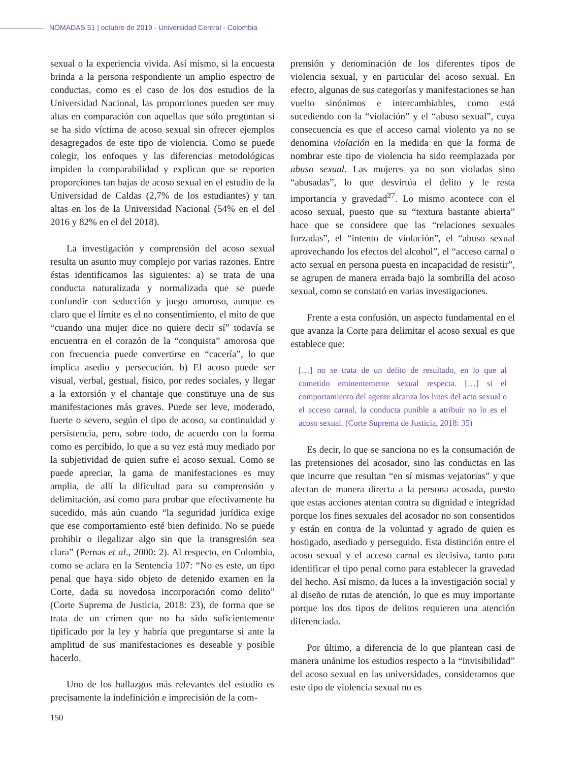NÓMADAS 51 | octubre de 2019 - Universidad Central - Colombia
sexual o la experiencia vivida. Así mismo, si la encuesta brinda a la persona respondiente un amplio espectro de conductas, como es el caso de los dos estudios de la Universidad Nacional, las proporciones pueden ser muy altas en comparación con aquellas que sólo preguntan si se ha sido víctima de acoso sexual sin ofrecer ejemplos desagregados de este tipo de violencia. Como se puede colegir, los enfoques y las diferencias metodológicas impiden la comparabilidad y explican que se reporten proporciones tan bajas de acoso sexual en el estudio de la Universidad de Caldas (2,7% de los estudiantes) y tan altas en los de la Universidad Nacional (54% en el del 2016 y 82% en el del 2018).
La investigación y comprensión del acoso sexual resulta un asunto muy complejo por varias razones. Entre éstas identificamos las siguientes: a) se trata de una conducta naturalizada y normalizada que se puede confundir con seducción y juego amoroso, aunque es claro que el límite es el no consentimiento, el mito de que “cuando una mujer dice no quiere decir sí” todavía se encuentra en el corazón de la “conquista” amorosa que con frecuencia puede convertirse en “cacería”, lo que implica asedio y persecución. b) El acoso puede ser visual, verbal, gestual, físico, por redes sociales, y llegar a la extorsión y el chantaje que constituye una de sus manifestaciones más graves. Puede ser leve, moderado, fuerte o severo, según el tipo de acoso, su continuidad y persistencia, pero, sobre todo, de acuerdo con la forma como es percibido, lo que a su vez está muy mediado por la subjetividad de quien sufre el acoso sexual. Como se puede apreciar, la gama de manifestaciones es muy amplia, de allí la dificultad para su comprensión y delimitación, así como para probar que efectivamente ha sucedido, más aún cuando “la seguridad jurídica exige que ese comportamiento esté bien definido. No se puede prohibir o ilegalizar algo sin que la transgresión sea clara” (Pernas et al., 2000: 2). Al respecto, en Colombia, como se aclara en la Sentencia 107: “No es este, un tipo penal que haya sido objeto de detenido examen en la Corte, dada su novedosa incorporación como delito” (Corte Suprema de Justicia, 2018: 23), de forma que se trata de un crimen que no ha sido suficientemente tipificado por la ley y habría que preguntarse si ante la amplitud de sus manifestaciones es deseable y posible hacerlo.
Uno de los hallazgos más relevantes del estudio es precisamente la indefinición e imprecisión de la com-
prensión y denominación de los diferentes tipos de violencia sexual, y en particular del acoso sexual. En efecto, algunas de sus categorías y manifestaciones se han vuelto sinónimos e intercambiables, como está sucediendo con la “violación” y el “abuso sexual”, cuya consecuencia es que el acceso carnal violento ya no se denomina violación en la medida en que la forma de nombrar este tipo de violencia ha sido reemplazada por abuso sexual. Las mujeres ya no son violadas sino “abusadas”, lo que desvirtúa el delito y le resta importancia y gravedad<sup>27</sup>. Lo mismo acontece con el acoso sexual, puesto que su “textura bastante abierta” hace que se considere que las “relaciones sexuales forzadas”, el “intento de violación”, el “abuso sexual aprovechando los efectos del alcohol”, el “acceso carnal o acto sexual en persona puesta en incapacidad de resistir”, se agrupen de manera errada bajo la sombrilla del acoso sexual, como se constató en varias investigaciones.
Frente a esta confusión, un aspecto fundamental en el que avanza la Corte para delimitar el acoso sexual es que establece que:
[…] no se trata de un delito de resultado, en lo que al cometido eminentemente sexual respecta. […] si el comportamiento del agente alcanza los hitos del acto sexual o el acceso carnal, la conducta punible a atribuir no lo es el acoso sexual. (Corte Suprema de Justicia, 2018: 35)
Es decir, lo que se sanciona no es la consumación de las pretensiones del acosador, sino las conductas en las que incurre que resultan “en sí mismas vejatorias” y que afectan de manera directa a la persona acosada, puesto que estas acciones atentan contra su dignidad e integridad porque los fines sexuales del acosador no son consentidos y están en contra de la voluntad y agrado de quien es hostigado, asediado y perseguido. Esta distinción entre el acoso sexual y el acceso carnal es decisiva, tanto para identificar el tipo penal como para establecer la gravedad del hecho. Así mismo, da luces a la investigación social y al diseño de rutas de atención, lo que es muy importante porque los dos tipos de delitos requieren una atención diferenciada.
Por último, a diferencia de lo que plantean casi de manera unánime los estudios respecto a la “invisibilidad” del acoso sexual en las universidades, consideramos que este tipo de violencia sexual no es
150